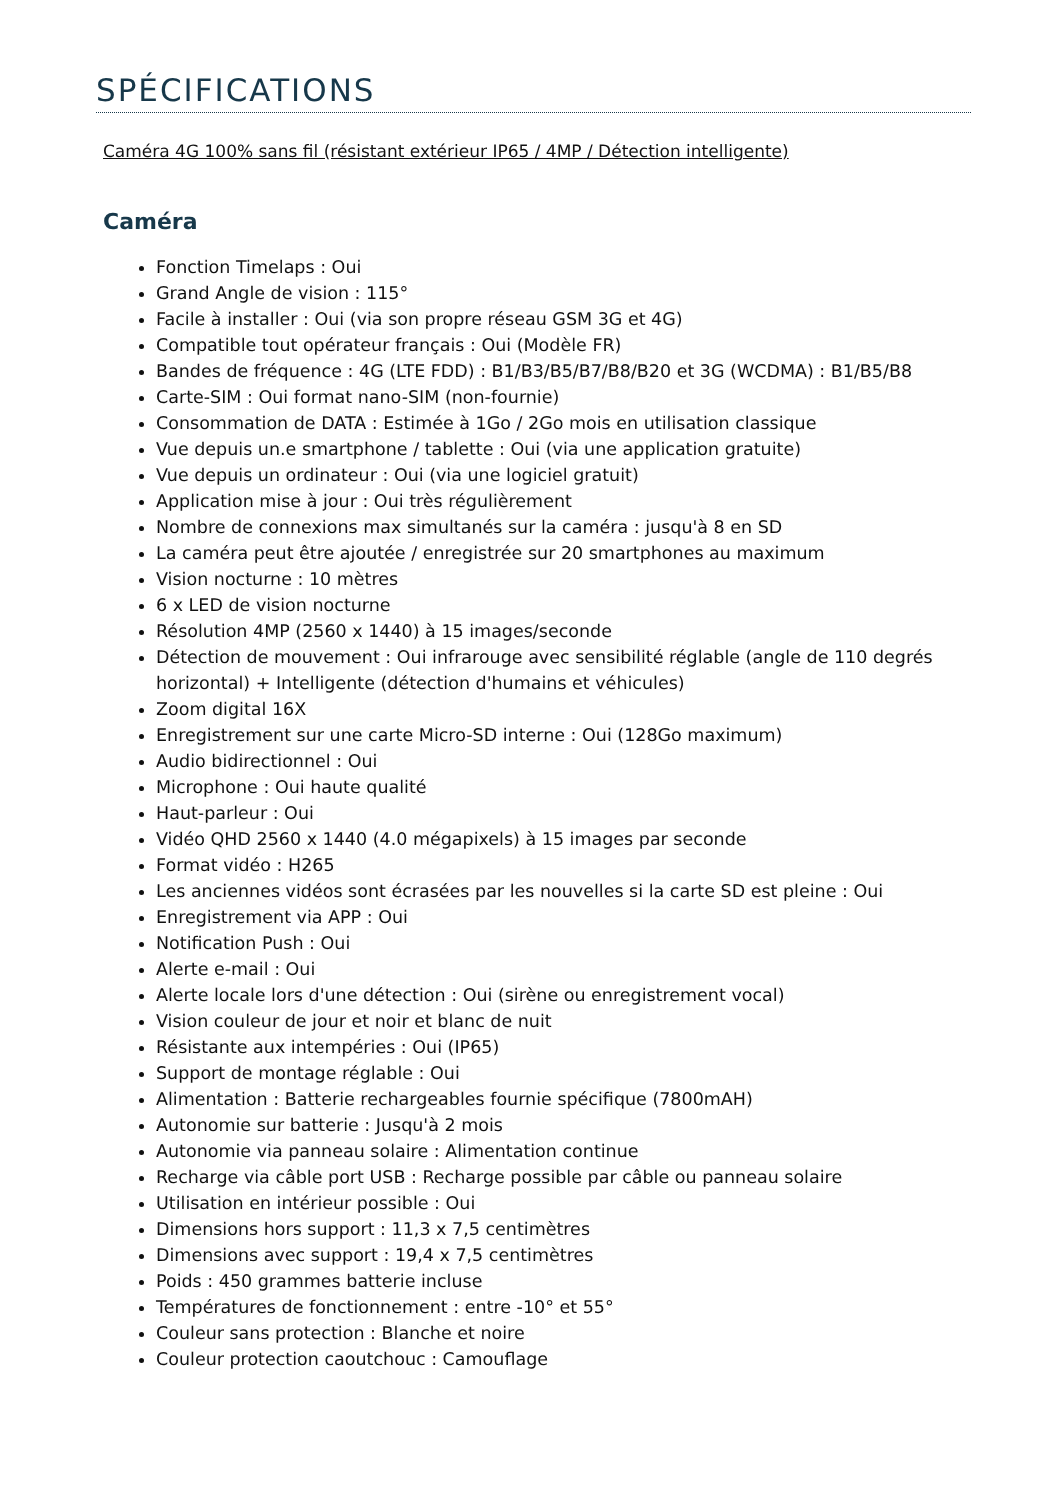SPÉCIFICATIONS
Caméra 4G 100% sans fil (résistant extérieur IP65 / 4MP / Détection intelligente)
Caméra
Fonction Timelaps : Oui
Grand Angle de vision : 115°
Facile à installer : Oui (via son propre réseau GSM 3G et 4G)
Compatible tout opérateur français : Oui (Modèle FR)
Bandes de fréquence : 4G (LTE FDD) : B1/B3/B5/B7/B8/B20 et 3G (WCDMA) : B1/B5/B8
Carte-SIM : Oui format nano-SIM (non-fournie)
Consommation de DATA : Estimée à 1Go / 2Go mois en utilisation classique
Vue depuis un.e smartphone / tablette : Oui (via une application gratuite)
Vue depuis un ordinateur : Oui (via une logiciel gratuit)
Application mise à jour : Oui très régulièrement
Nombre de connexions max simultanés sur la caméra : jusqu'à 8 en SD
La caméra peut être ajoutée / enregistrée sur 20 smartphones au maximum
Vision nocturne : 10 mètres
6 x LED de vision nocturne
Résolution 4MP (2560 x 1440) à 15 images/seconde
Détection de mouvement : Oui infrarouge avec sensibilité réglable (angle de 110 degrés horizontal) + Intelligente (détection d'humains et véhicules)
Zoom digital 16X
Enregistrement sur une carte Micro-SD interne : Oui (128Go maximum)
Audio bidirectionnel : Oui
Microphone : Oui haute qualité
Haut-parleur : Oui
Vidéo QHD 2560 x 1440 (4.0 mégapixels) à 15 images par seconde
Format vidéo : H265
Les anciennes vidéos sont écrasées par les nouvelles si la carte SD est pleine : Oui
Enregistrement via APP : Oui
Notification Push : Oui
Alerte e-mail : Oui
Alerte locale lors d'une détection : Oui (sirène ou enregistrement vocal)
Vision couleur de jour et noir et blanc de nuit
Résistante aux intempéries : Oui (IP65)
Support de montage réglable : Oui
Alimentation : Batterie rechargeables fournie spécifique (7800mAH)
Autonomie sur batterie : Jusqu'à 2 mois
Autonomie via panneau solaire : Alimentation continue
Recharge via câble port USB : Recharge possible par câble ou panneau solaire
Utilisation en intérieur possible : Oui
Dimensions hors support : 11,3 x 7,5 centimètres
Dimensions avec support : 19,4 x 7,5 centimètres
Poids : 450 grammes batterie incluse
Températures de fonctionnement : entre -10° et 55°
Couleur sans protection : Blanche et noire
Couleur protection caoutchouc : Camouflage